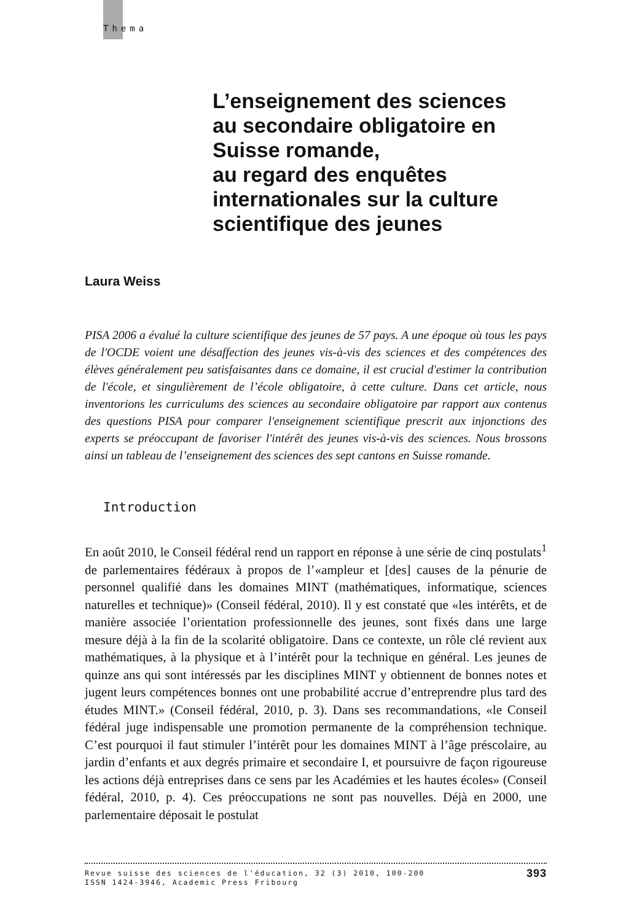Thema
L’enseignement des sciences
au secondaire obligatoire en
Suisse romande,
au regard des enquêtes
internationales sur la culture
scientifique des jeunes
Laura Weiss
PISA 2006 a évalué la culture scientifique des jeunes de 57 pays. A une époque où tous les pays de l'OCDE voient une désaffection des jeunes vis-à-vis des sciences et des compétences des élèves généralement peu satisfaisantes dans ce domaine, il est crucial d'estimer la contribution de l'école, et singulièrement de l’école obligatoire, à cette culture. Dans cet article, nous inventorions les curriculums des sciences au secondaire obligatoire par rapport aux contenus des questions PISA pour comparer l'enseignement scientifique prescrit aux injonctions des experts se préoccupant de favoriser l'intérêt des jeunes vis-à-vis des sciences. Nous brossons ainsi un tableau de l’enseignement des sciences des sept cantons en Suisse romande.
Introduction
En août 2010, le Conseil fédéral rend un rapport en réponse à une série de cinq postulats<sup>1</sup> de parlementaires fédéraux à propos de l’«ampleur et [des] causes de la pénurie de personnel qualifié dans les domaines MINT (mathématiques, informatique, sciences naturelles et technique)» (Conseil fédéral, 2010). Il y est constaté que «les intérêts, et de manière associée l’orientation professionnelle des jeunes, sont fixés dans une large mesure déjà à la fin de la scolarité obligatoire. Dans ce contexte, un rôle clé revient aux mathématiques, à la physique et à l’intérêt pour la technique en général. Les jeunes de quinze ans qui sont intéressés par les disciplines MINT y obtiennent de bonnes notes et jugent leurs compétences bonnes ont une probabilité accrue d’entreprendre plus tard des études MINT.» (Conseil fédéral, 2010, p. 3). Dans ses recommandations, «le Conseil fédéral juge indispensable une promotion permanente de la compréhension technique. C’est pourquoi il faut stimuler l’intérêt pour les domaines MINT à l’âge préscolaire, au jardin d’enfants et aux degrés primaire et secondaire I, et poursuivre de façon rigoureuse les actions déjà entreprises dans ce sens par les Académies et les hautes écoles» (Conseil fédéral, 2010, p. 4). Ces préoccupations ne sont pas nouvelles. Déjà en 2000, une parlementaire déposait le postulat
Revue suisse des sciences de l'éducation, 32 (3) 2010, 100-200
ISSN 1424-3946, Academic Press Fribourg
393